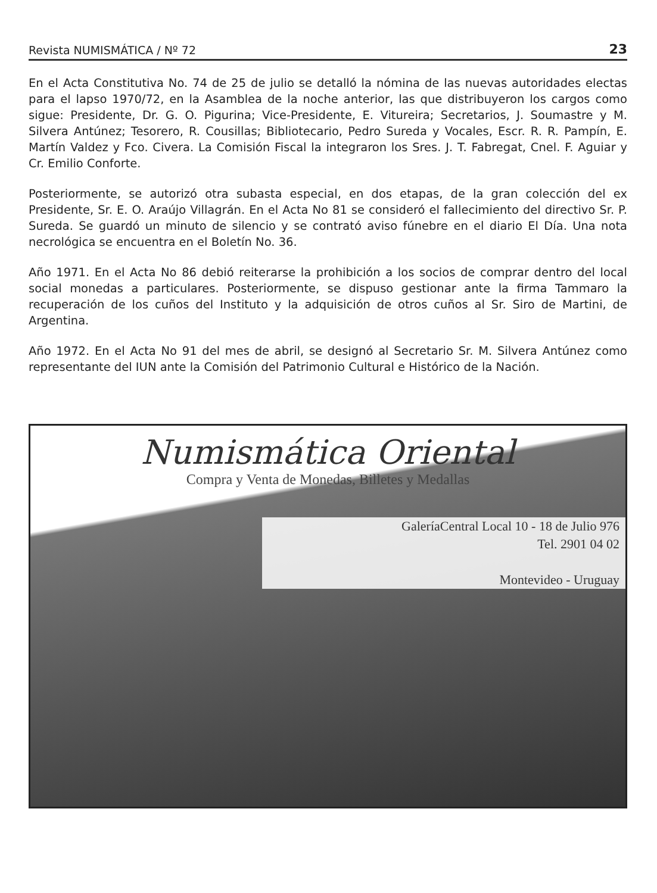Revista NUMISMÁTICA / Nº 72 23
En el Acta Constitutiva No. 74 de 25 de julio se detalló la nómina de las nuevas autoridades electas para el lapso 1970/72, en la Asamblea de la noche anterior, las que distribuyeron los cargos como sigue: Presidente, Dr. G. O. Pigurina; Vice-Presidente, E. Vitureira; Secretarios, J. Soumastre y M. Silvera Antúnez; Tesorero, R. Cousillas; Bibliotecario, Pedro Sureda y Vocales, Escr. R. R. Pampín, E. Martín Valdez y Fco. Civera. La Comisión Fiscal la integraron los Sres. J. T. Fabregat, Cnel. F. Aguiar y Cr. Emilio Conforte.
Posteriormente, se autorizó otra subasta especial, en dos etapas, de la gran colección del ex Presidente, Sr. E. O. Araújo Villagrán. En el Acta No 81 se consideró el fallecimiento del directivo Sr. P. Sureda. Se guardó un minuto de silencio y se contrató aviso fúnebre en el diario El Día. Una nota necrológica se encuentra en el Boletín No. 36.
Año 1971. En el Acta No 86 debió reiterarse la prohibición a los socios de comprar dentro del local social monedas a particulares. Posteriormente, se dispuso gestionar ante la firma Tammaro la recuperación de los cuños del Instituto y la adquisición de otros cuños al Sr. Siro de Martini, de Argentina.
Año 1972. En el Acta No 91 del mes de abril, se designó al Secretario Sr. M. Silvera Antúnez como representante del IUN ante la Comisión del Patrimonio Cultural e Histórico de la Nación.
Numismática Oriental
Compra y Venta de Monedas, Billetes y Medallas
GaleríaCentral Local 10 - 18 de Julio 976
Tel. 2901 04 02
Montevideo - Uruguay